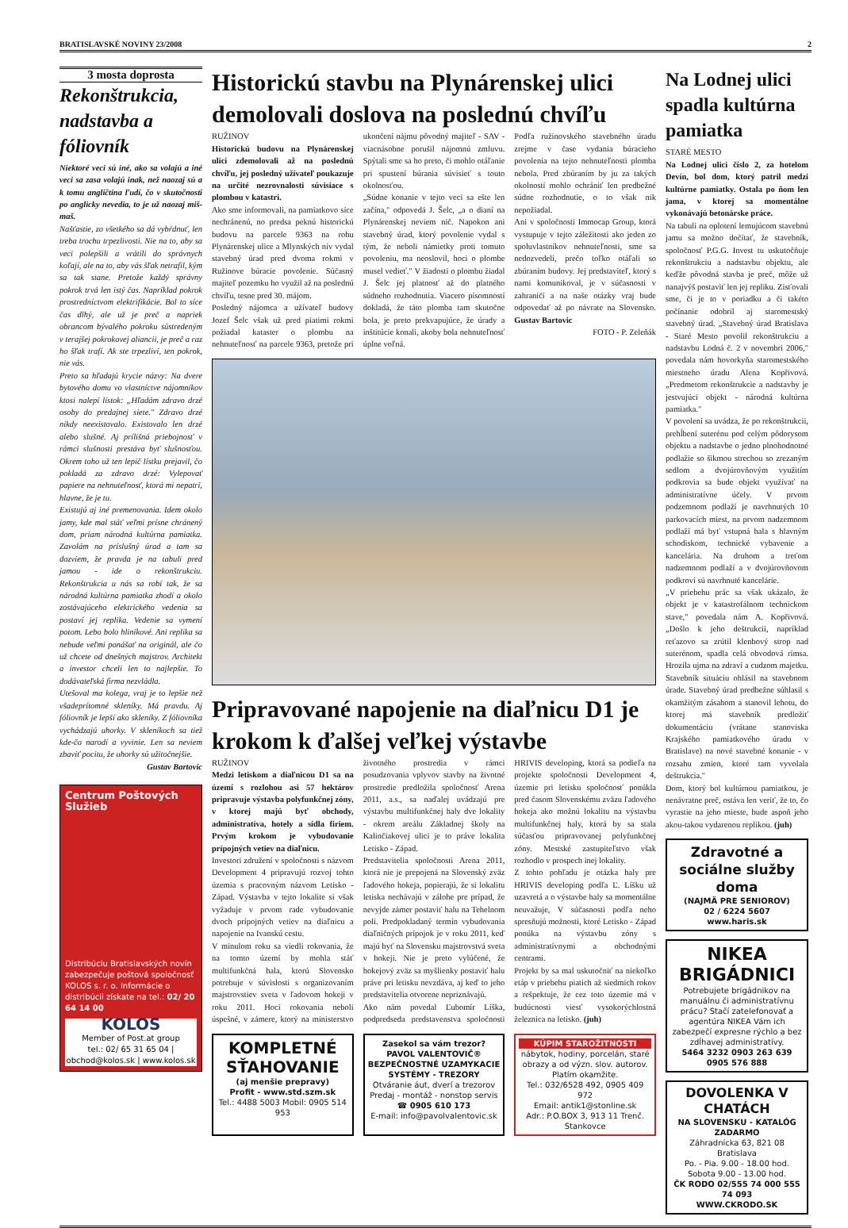BRATISLAVSKÉ NOVINY 23/2008 2
3 mosta doprosta
Rekonštrukcia, nadstavba a fóliovník
Niektoré veci sú iné, ako sa volajú a iné veci sa zasa volajú inak, než naozaj sú a k tomu angličtina ľudí, čo v skutočnosti po anglicky nevedia, to je už naozaj miš-maš.
Našťastie, zo všetkého sa dá vybŕdnuť, len treba trochu trpezlivosti. Nie na to, aby sa veci polepšili a vrátili do správnych koľají, ale na to, aby vás šľak netrafil, kým sa tak stane. Pretože každý správny pokrok trvá len istý čas. Napríklad pokrok prostredníctvom elektrifikácie. Bol to síce čas dlhý, ale už je preč a napriek obrancom bývalého pokroku sústredeným v terajšej pokrokovej aliancii, je preč a raz ho šľak trafí. Ak ste trpezliví, ten pokrok, nie vás.
Preto sa hľadajú krycie názvy: Na dvere bytového domu vo vlastníctve nájomníkov ktosi nalepí lístok: „Hľadám zdravo drzé osoby do predajnej siete." Zdravo drzé nikdy neexistovalo. Existovalo len drzé alebo slušné. Aj prílišná priebojnosť v rámci slušnosti prestáva byť slušnosťou. Okrem toho už ten lepič lístku prejavil, čo pokladá za zdravo drzé: Vylepovať papiere na nehnuteľnosť, ktorá mi nepatrí, hlavne, že je tu.
Existujú aj iné premenovania. Idem okolo jamy, kde mal stáť veľmi prísne chránený dom, priam národná kultúrna pamiatka. Zavolám na príslušný úrad a tam sa dozviem, že pravda je na tabuli pred jamou - ide o rekonštrukciu. Rekonštrukcia u nás sa robí tak, že sa národná kultúrna pamiatka zhodí a okolo zostávajúceho elektrického vedenia sa postaví jej replika. Vedenie sa vymení potom. Lebo bolo hliníkové. Ani replika sa nebude veľmi ponášať na originál, ale čo už chcete od dnešných majstrov. Architekt a investor chceli len to najlepšie. To dodávateľská firma nezvládla.
Utešoval ma kolega, vraj je to lepšie než všadeprítomné skleníky. Má pravdu. Aj fóliovník je lepší ako skleníky. Z fóliovníka vychádzajú uhorky. V skleníkoch sa tiež kde-čo narodí a vyvinie. Len sa neviem zbaviť pocitu, že uhorky sú užitočnejšie. Gustav Bartovic
Centrum Poštových Služieb
Distribúciu Bratislavských novín zabezpečuje poštová spoločnosť KOLOS s. r. o. Informácie o distribúcii získate na tel.: 02/ 20 64 14 00
KOLOS
Member of Post.at group
tel.: 02/ 65 31 65 04 | obchod@kolos.sk | www.kolos.sk
Historickú stavbu na Plynárenskej ulici demolovali doslova na poslednú chvíľu
RUŽINOV
Historickú budovu na Plynárenskej ulici zdemolovali až na poslednú chvíľu, jej posledný užívateľ poukazuje na určité nezrovnalosti súvisiace s plombou v katastri.
Ako sme informovali, na pamiatkovo síce nechránenú, no predsa peknú historickú budovu na parcele 9363 na rohu Plynárenskej ulice a Mlynských nív vydal stavebný úrad pred dvoma rokmi v Ružinove búracie povolenie. Súčasný majiteľ pozemku ho využil až na poslednú chvíľu, tesne pred 30. májom.
Posledný nájomca a užívateľ budovy Jozef Šelc však už pred piatimi rokmi požiadal kataster o plombu na nehnuteľnosť na parcele 9363, pretože pri ukončení nájmu pôvodný majiteľ - SAV - viacnásobne porušil nájomnú zmluvu. Spýtali sme sa ho preto, či mohlo otáľanie pri spustení búrania súvisieť s touto okolnosťou.
„Súdne konanie v tejto veci sa ešte len začína," odpovedá J. Šelc, „a o dianí na Plynárenskej neviem nič. Napokon ani stavebný úrad, ktorý povolenie vydal s tým, že neboli námietky proti tomuto povoleniu, ma neoslovil, hoci o plombe musel vedieť." V žiadosti o plombu žiadal J. Šelc jej platnosť až do platného súdneho rozhodnutia. Viacero písomností dokladá, že táto plomba tam skutočne bola, je preto prekvapujúce, že úrady a inštitúcie konali, akoby bola nehnuteľnosť úplne voľná.
Podľa ružinovského stavebného úradu zrejme v čase vydania búracieho povolenia na tejto nehnuteľnosti plomba nebola. Pred zbúraním by ju za takých okolností mohlo ochrániť len predbežné súdne rozhodnutie, o to však nik nepožiadal.
Ani v spoločnosti Immocap Group, ktorá vystupuje v tejto záležitosti ako jeden zo spoluvlastníkov nehnuteľnosti, sme sa nedozvedeli, prečo toľko otáľali so zbúraním budovy. Jej predstaviteľ, ktorý s nami komunikoval, je v súčasnosti v zahraničí a na naše otázky vraj bude odpovedať až po návrate na Slovensko. Gustav Bartovic
FOTO - P. Zeleňák
Pripravované napojenie na diaľnicu D1 je krokom k ďalšej veľkej výstavbe
RUŽINOV
Medzi letiskom a diaľnicou D1 sa na území s rozlohou asi 57 hektárov pripravuje výstavba polyfunkčnej zóny, v ktorej majú byť obchody, administratíva, hotely a sídla firiem. Prvým krokom je vybudovanie prípojných vetiev na diaľnicu.
Investori združení v spoločnosti s názvom Development 4 pripravujú rozvoj tohto územia s pracovným názvom Letisko - Západ. Výstavba v tejto lokalite si však vyžaduje v prvom rade vybudovanie dvoch prípojných vetiev na diaľnicu a napojenie na Ivanskú cestu.
V minulom roku sa viedli rokovania, že na tomto území by mohla stáť multifunkčná hala, ktorú Slovensko potrebuje v súvislosti s organizovaním majstrovstiev sveta v ľadovom hokeji v roku 2011. Hoci rokovania neboli úspešné, v zámere, ktorý na ministerstvo životného prostredia v rámci posudzovania vplyvov stavby na životné prostredie predložila spoločnosť Arena 2011, a.s., sa naďalej uvádzajú pre výstavbu multifunkčnej haly dve lokality - okrem areálu Základnej školy na Kalinčiakovej ulici je to práve lokalita Letisko - Západ.
Predstavitelia spoločnosti Arena 2011, ktorá nie je prepojená na Slovenský zväz ľadového hokeja, popierajú, že si lokalitu letiska nechávajú v zálohe pre prípad, že nevyjde zámer postaviť halu na Tehelnom poli. Predpokladaný termín vybudovania diaľničných prípojok je v roku 2011, keď majú byť na Slovensku majstrovstvá sveta v hokeji. Nie je preto vylúčené, že hokejový zväz sa myšlienky postaviť halu práve pri letisku nevzdáva, aj keď to jeho predstavitelia otvorene nepriznávajú.
Ako nám povedal Ľubomír Líška, podpredseda predstavenstva spoločnosti HRIVIS developing, ktorá sa podieľa na projekte spoločnosti Development 4, územie pri letisku spoločnosť ponúkla pred časom Slovenskému zväzu ľadového hokeja ako možnú lokalitu na výstavbu multifunkčnej haly, ktorá by sa stala súčasťou pripravovanej polyfunkčnej zóny. Mestské zastupiteľstvo však rozhodlo v prospech inej lokality.
Z tohto pohľadu je otázka haly pre HRIVIS developing podľa Ľ. Líšku už uzavretá a o výstavbe haly sa momentálne neuvažuje, V súčasnosti podľa neho spresňujú možnosti, ktoré Letisko - Západ ponúka na výstavbu zóny s administratívnymi a obchodnými centrami.
Projekt by sa mal uskutočniť na niekoľko etáp v priebehu piatich až siedmich rokov a rešpektuje, že cez toto územie má v budúcnosti viesť vysokorýchlostná železnica na letisko. (juh)
KOMPLETNÉ SŤAHOVANIE
(aj menšie prepravy)
Profit - www.std.szm.sk
Tel.: 4488 5003 Mobil: 0905 514 953
Zasekol sa vám trezor?
PAVOL VALENTOVIČ®
BEZPEČNOSTNÉ UZAMYKACIE SYSTÉMY - TREZORY
Otváranie áut, dverí a trezorov
Predaj - montáž - nonstop servis
☎ 0905 610 173
E-mail: info@pavolvalentovic.sk
KÚPIM STAROŽITNOSTI
nábytok, hodiny, porcelán, staré obrazy a od význ. slov. autorov.
Platím okamžite.
Tel.: 032/6528 492, 0905 409 972
Email: antik1@stonline.sk
Adr.: P.O.BOX 3, 913 11 Trenč. Stankovce
Na Lodnej ulici spadla kultúrna pamiatka
STARÉ MESTO
Na Lodnej ulici číslo 2, za hotelom Devín, bol dom, ktorý patril medzi kultúrne pamiatky. Ostala po ňom len jama, v ktorej sa momentálne vykonávajú betonárske práce.
Na tabuli na oplotení lemujúcom stavebnú jamu sa možno dočítať, že stavebník, spoločnosť P.G.G. Invest tu uskutočňuje rekonštrukciu a nadstavbu objektu, ale keďže pôvodná stavba je preč, môže už nanajvýš postaviť len jej repliku. Zisťovali sme, či je to v poriadku a či takéto počínanie odobril aj staromestský stavebný úrad. „Stavebný úrad Bratislava - Staré Mesto povolil rekonštrukciu a nadstavbu Lodná č. 2 v novembri 2006," povedala nám hovorkyňa staromestského miestneho úradu Alena Kopřivová. „Predmetom rekonštrukcie a nadstavby je jestvujúci objekt - národná kultúrna pamiatka."
V povolení sa uvádza, že po rekonštrukcii, prehĺbení suterénu pod celým pôdorysom objektu a nadstavbe o jedno plnohodnotné podlažie so šikmou strechou so zrezaným sedlom a dvojúrovňovým využitím podkrovia sa bude objekt využívať na administratívne účely. V prvom podzemnom podlaží je navrhnutých 10 parkovacích miest, na prvom nadzemnom podlaží má byť vstupná hala s hlavným schodiskom, technické vybavenie a kancelária. Na druhom a treťom nadzemnom podlaží a v dvojúrovňovom podkroví sú navrhnuté kancelárie.
„V priebehu prác sa však ukázalo, že objekt je v katastrofálnom technickom stave," povedala nám A. Kopřivová. „Došlo k jeho deštrukcii, napríklad reťazovo sa zrútil klenbový strop nad suterénom, spadla celá obvodová rímsa. Hrozila ujma na zdraví a cudzom majetku. Stavebník situáciu ohlásil na stavebnom úrade. Stavebný úrad predbežne súhlasil s okamžitým zásahom a stanovil lehotu, do ktorej má stavebník predložiť dokumentáciu (vrátane stanoviska Krajského pamiatkového úradu v Bratislave) na nové stavebné konanie - v rozsahu zmien, ktoré tam vyvolala deštrukcia."
Dom, ktorý bol kultúrnou pamiatkou, je nenávratne preč, ostáva len veriť, že to, čo vyrastie na jeho mieste, bude aspoň jeho akou-takou vydarenou replikou. (juh)
Zdravotné a sociálne služby doma
(NAJMÄ PRE SENIOROV)
02 / 6224 5607
www.haris.sk
NIKEA BRIGÁDNICI
Potrebujete brigádnikov na manuálnu či administratívnu prácu? Stačí zatelefonovať a agentúra NIKEA Vám ich zabezpečí expresne rýchlo a bez zdĺhavej administratívy.
5464 3232 0903 263 639 0905 576 888
DOVOLENKA V CHATÁCH
NA SLOVENSKU - KATALÓG ZADARMO
Záhradnícka 63, 821 08 Bratislava
Po. - Pia. 9.00 - 18.00 hod.
Sobota 9.00 - 13.00 hod.
ČK RODO 02/555 74 000 555 74 093
WWW.CKRODO.SK